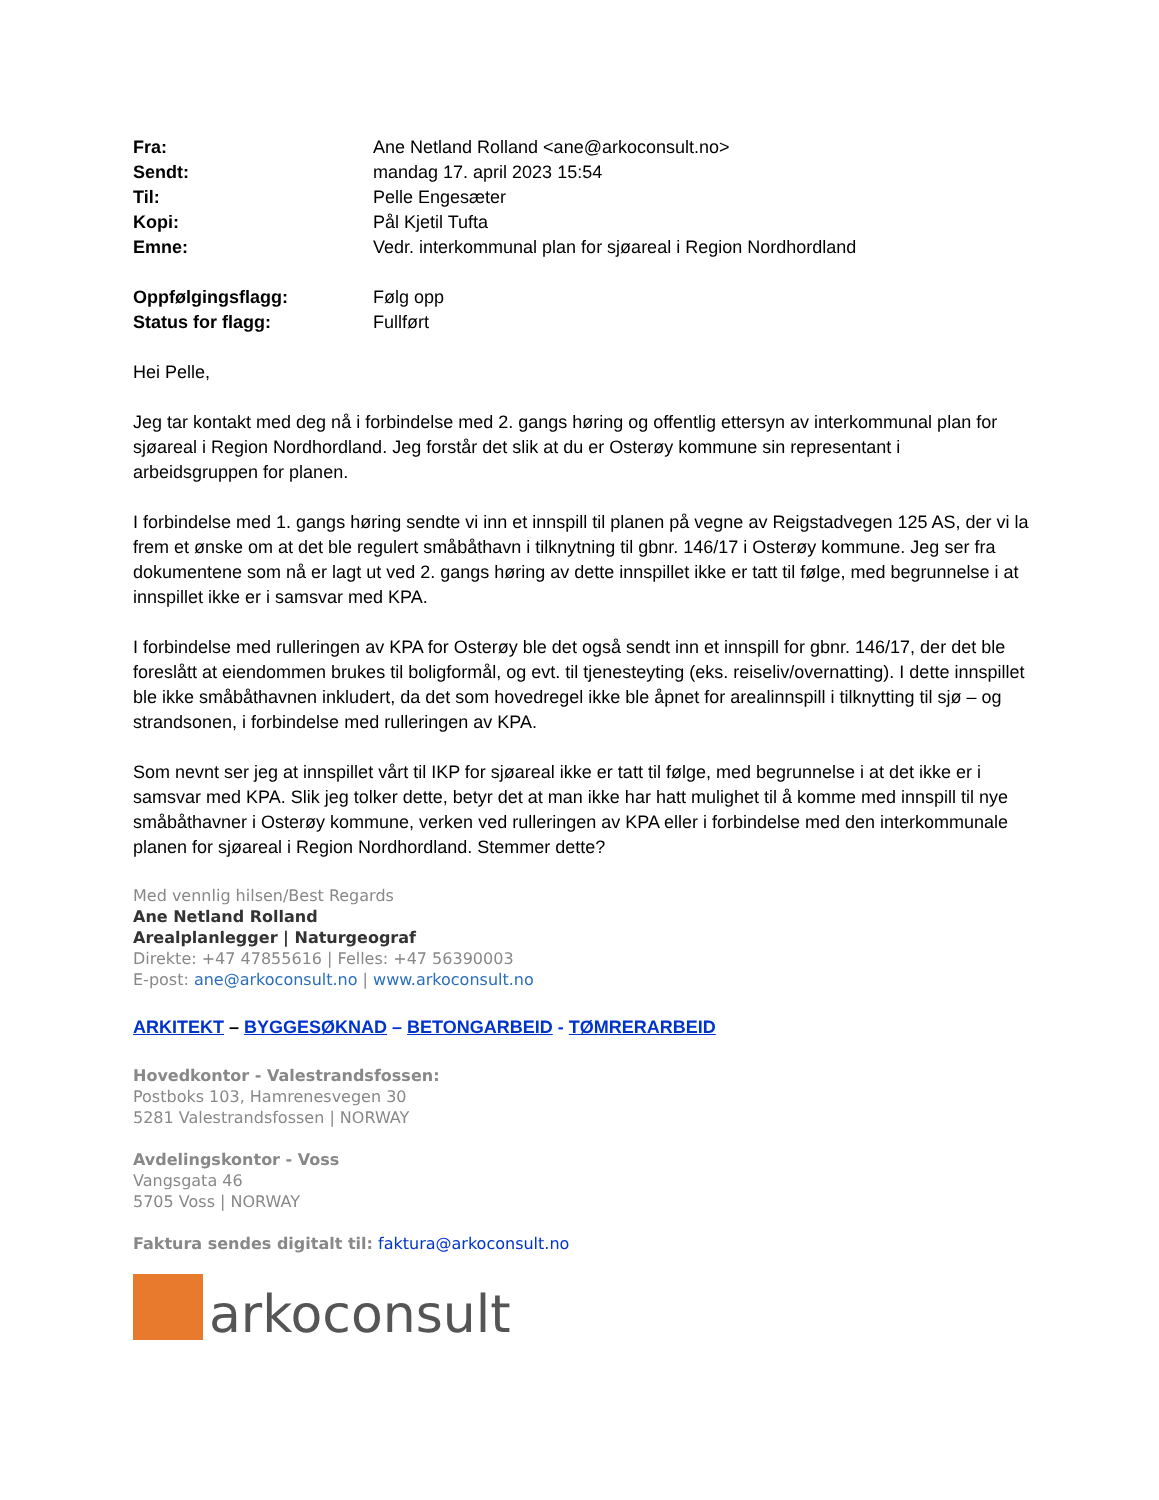| Fra: | Ane Netland Rolland <ane@arkoconsult.no> |
| Sendt: | mandag 17. april 2023 15:54 |
| Til: | Pelle Engesæter |
| Kopi: | Pål Kjetil Tufta |
| Emne: | Vedr. interkommunal plan for sjøareal i Region Nordhordland |
| Oppfølgingsflagg: | Følg opp |
| Status for flagg: | Fullført |
Hei Pelle,
Jeg tar kontakt med deg nå i forbindelse med 2. gangs høring og offentlig ettersyn av interkommunal plan for sjøareal i Region Nordhordland. Jeg forstår det slik at du er Osterøy kommune sin representant i arbeidsgruppen for planen.
I forbindelse med 1. gangs høring sendte vi inn et innspill til planen på vegne av Reigstadvegen 125 AS, der vi la frem et ønske om at det ble regulert småbåthavn i tilknytning til gbnr. 146/17 i Osterøy kommune. Jeg ser fra dokumentene som nå er lagt ut ved 2. gangs høring av dette innspillet ikke er tatt til følge, med begrunnelse i at innspillet ikke er i samsvar med KPA.
I forbindelse med rulleringen av KPA for Osterøy ble det også sendt inn et innspill for gbnr. 146/17, der det ble foreslått at eiendommen brukes til boligformål, og evt. til tjenesteyting (eks. reiseliv/overnatting). I dette innspillet ble ikke småbåthavnen inkludert, da det som hovedregel ikke ble åpnet for arealinnspill i tilknytting til sjø – og strandsonen, i forbindelse med rulleringen av KPA.
Som nevnt ser jeg at innspillet vårt til IKP for sjøareal ikke er tatt til følge, med begrunnelse i at det ikke er i samsvar med KPA. Slik jeg tolker dette, betyr det at man ikke har hatt mulighet til å komme med innspill til nye småbåthavner i Osterøy kommune, verken ved rulleringen av KPA eller i forbindelse med den interkommunale planen for sjøareal i Region Nordhordland. Stemmer dette?
Med vennlig hilsen/Best Regards
Ane Netland Rolland
Arealplanlegger | Naturgeograf
Direkte: +47 47855616 | Felles: +47 56390003
E-post: ane@arkoconsult.no | www.arkoconsult.no
ARKITEKT – BYGGESØKNAD – BETONGARBEID - TØMRERARBEID
Hovedkontor - Valestrandsfossen:
Postboks 103, Hamrenesvegen 30
5281 Valestrandsfossen | NORWAY
Avdelingskontor - Voss
Vangsgata 46
5705 Voss | NORWAY
Faktura sendes digitalt til: faktura@arkoconsult.no
arkoconsult